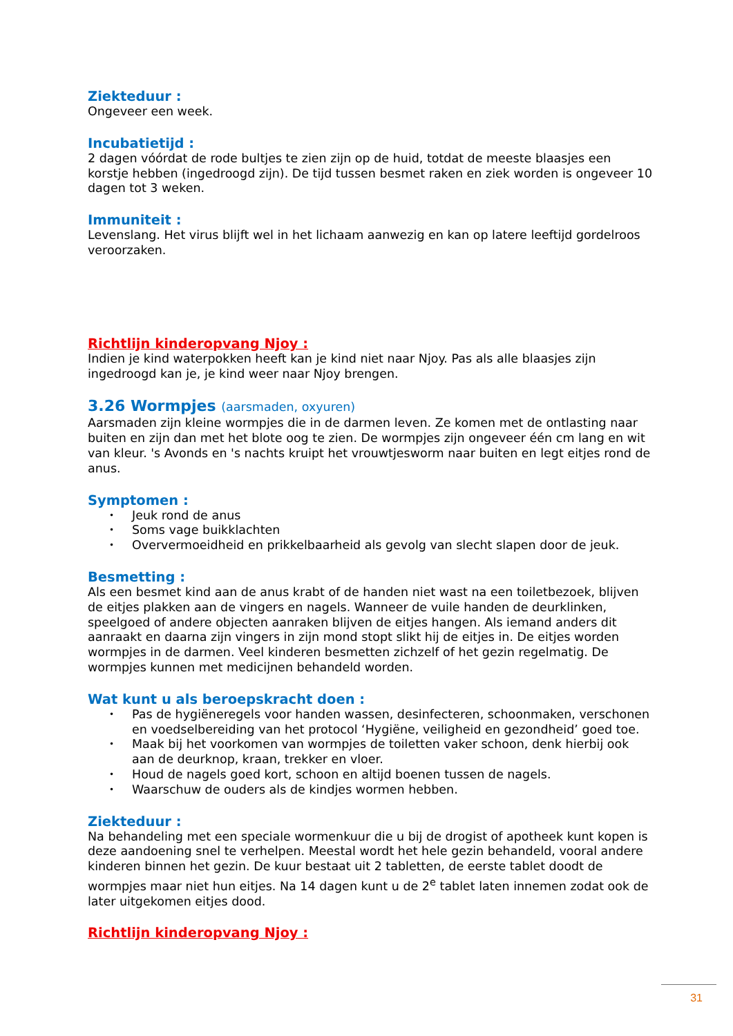Ziekteduur :
Ongeveer een week.
Incubatietijd :
2 dagen vóórdat de rode bultjes te zien zijn op de huid, totdat de meeste blaasjes een korstje hebben (ingedroogd zijn). De tijd tussen besmet raken en ziek worden is ongeveer 10 dagen tot 3 weken.
Immuniteit :
Levenslang. Het virus blijft wel in het lichaam aanwezig en kan op latere leeftijd gordelroos veroorzaken.
Richtlijn kinderopvang Njoy :
Indien je kind waterpokken heeft kan je kind niet naar Njoy. Pas als alle blaasjes zijn ingedroogd kan je, je kind weer naar Njoy brengen.
3.26 Wormpjes (aarsmaden, oxyuren)
Aarsmaden zijn kleine wormpjes die in de darmen leven. Ze komen met de ontlasting naar buiten en zijn dan met het blote oog te zien. De wormpjes zijn ongeveer één cm lang en wit van kleur. 's Avonds en 's nachts kruipt het vrouwtjesworm naar buiten en legt eitjes rond de anus.
Symptomen :
• Jeuk rond de anus
• Soms vage buikklachten
• Oververmoeidheid en prikkelbaarheid als gevolg van slecht slapen door de jeuk.
Besmetting :
Als een besmet kind aan de anus krabt of de handen niet wast na een toiletbezoek, blijven de eitjes plakken aan de vingers en nagels. Wanneer de vuile handen de deurklinken, speelgoed of andere objecten aanraken blijven de eitjes hangen. Als iemand anders dit aanraakt en daarna zijn vingers in zijn mond stopt slikt hij de eitjes in. De eitjes worden wormpjes in de darmen. Veel kinderen besmetten zichzelf of het gezin regelmatig. De wormpjes kunnen met medicijnen behandeld worden.
Wat kunt u als beroepskracht doen :
• Pas de hygiëneregels voor handen wassen, desinfecteren, schoonmaken, verschonen en voedselbereiding van het protocol ‘Hygiëne, veiligheid en gezondheid’ goed toe.
• Maak bij het voorkomen van wormpjes de toiletten vaker schoon, denk hierbij ook aan de deurknop, kraan, trekker en vloer.
• Houd de nagels goed kort, schoon en altijd boenen tussen de nagels.
• Waarschuw de ouders als de kindjes wormen hebben.
Ziekteduur :
Na behandeling met een speciale wormenkuur die u bij de drogist of apotheek kunt kopen is deze aandoening snel te verhelpen. Meestal wordt het hele gezin behandeld, vooral andere kinderen binnen het gezin. De kuur bestaat uit 2 tabletten, de eerste tablet doodt de wormpjes maar niet hun eitjes. Na 14 dagen kunt u de 2<sup>e</sup> tablet laten innemen zodat ook de later uitgekomen eitjes dood.
Richtlijn kinderopvang Njoy :
31